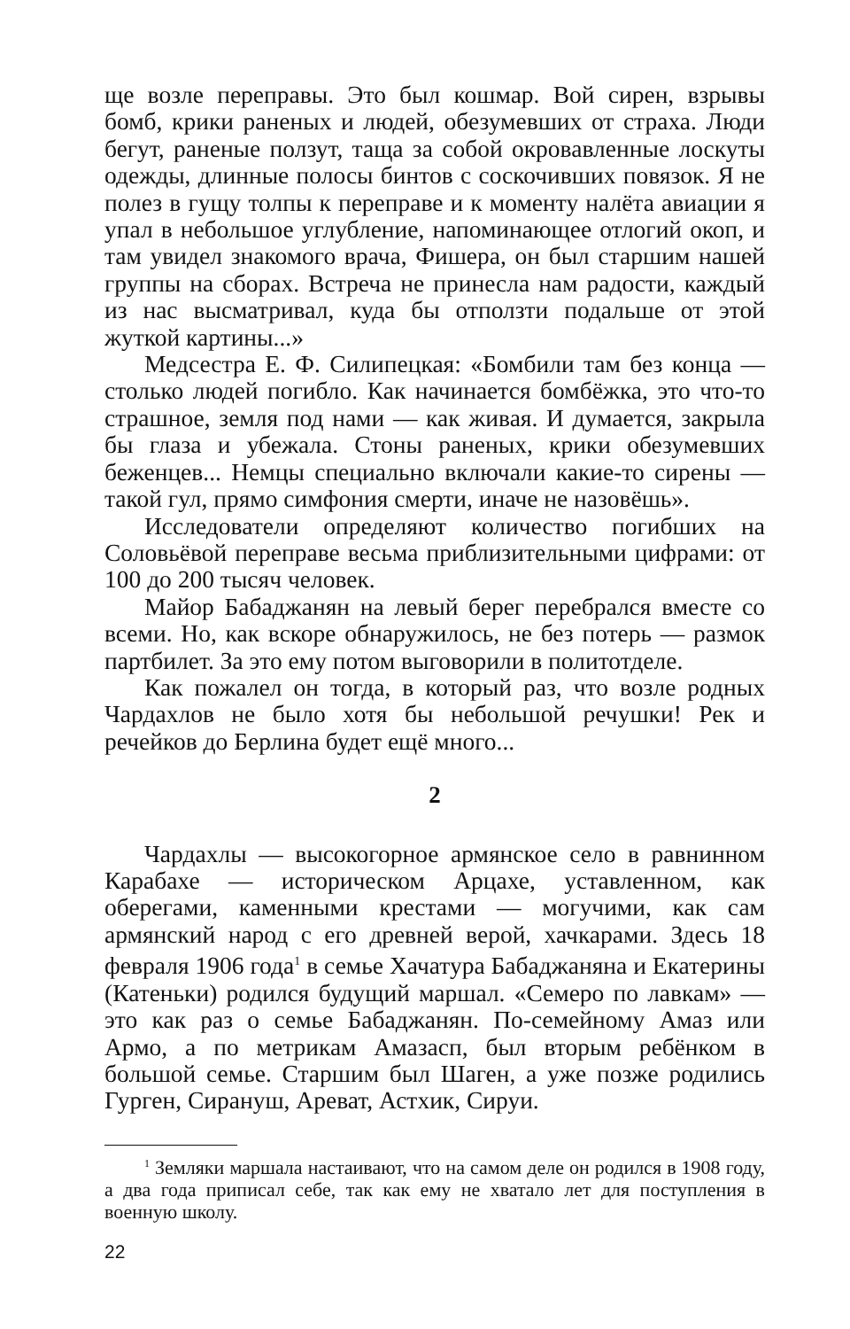ще возле переправы. Это был кошмар. Вой сирен, взрывы бомб, крики раненых и людей, обезумевших от страха. Люди бегут, раненые ползут, таща за собой окровавленные лоскуты одежды, длинные полосы бинтов с соскочивших повязок. Я не полез в гущу толпы к переправе и к моменту налёта авиации я упал в небольшое углубление, напоминающее отлогий окоп, и там увидел знакомого врача, Фишера, он был старшим нашей группы на сборах. Встреча не принесла нам радости, каждый из нас высматривал, куда бы отползти подальше от этой жуткой картины...»
Медсестра Е. Ф. Силипецкая: «Бомбили там без конца — столько людей погибло. Как начинается бомбёжка, это что-то страшное, земля под нами — как живая. И думается, закрыла бы глаза и убежала. Стоны раненых, крики обезумевших беженцев... Немцы специально включали какие-то сирены — такой гул, прямо симфония смерти, иначе не назовёшь».
Исследователи определяют количество погибших на Соловьёвой переправе весьма приблизительными цифрами: от 100 до 200 тысяч человек.
Майор Бабаджанян на левый берег перебрался вместе со всеми. Но, как вскоре обнаружилось, не без потерь — размок партбилет. За это ему потом выговорили в политотделе.
Как пожалел он тогда, в который раз, что возле родных Чардахлов не было хотя бы небольшой речушки! Рек и речейков до Берлина будет ещё много...
2
Чардахлы — высокогорное армянское село в равнинном Карабахе — историческом Арцахе, уставленном, как оберегами, каменными крестами — могучими, как сам армянский народ с его древней верой, хачкарами. Здесь 18 февраля 1906 года<sup>1</sup> в семье Хачатура Бабаджаняна и Екатерины (Катеньки) родился будущий маршал. «Семеро по лавкам» — это как раз о семье Бабаджанян. По-семейному Амаз или Армо, а по метрикам Амазасп, был вторым ребёнком в большой семье. Старшим был Шаген, а уже позже родились Гурген, Сирануш, Ареват, Астхик, Сируи.
<sup>1</sup> Земляки маршала настаивают, что на самом деле он родился в 1908 году, а два года приписал себе, так как ему не хватало лет для поступления в военную школу.
22